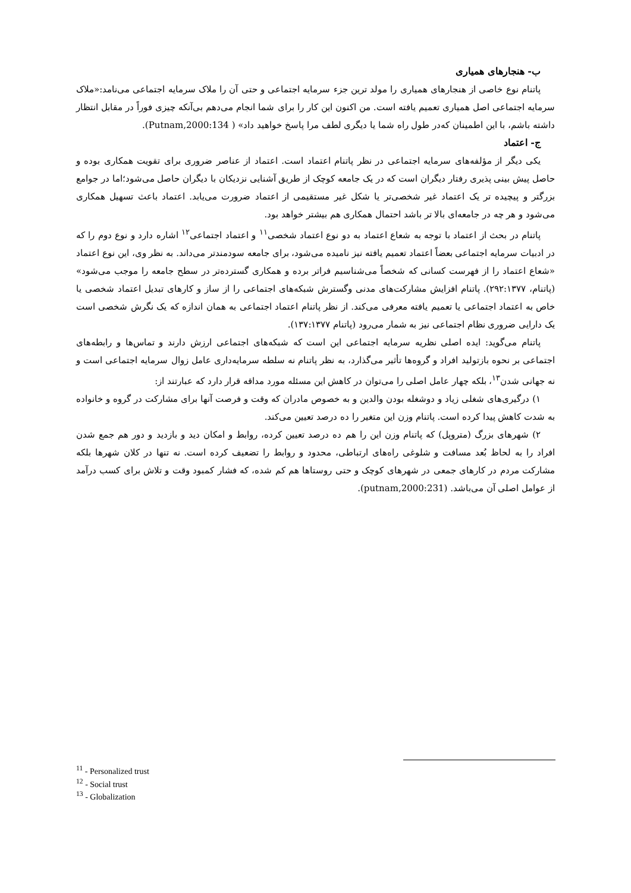ب- هنجارهای همیاری
پاتنام نوع خاصی از هنجارهای همیاری را مولد ترین جزء سرمایه اجتماعی و حتی آن را ملاک سرمایه اجتماعی می‌نامد:«ملاک سرمایه اجتماعی اصل همیاری تعمیم یافته است. من اکنون این کار را برای شما انجام می‌دهم بی‌آنکه چیزی فوراً در مقابل انتظار داشته باشم، با این اطمینان که‌در طول راه شما یا دیگری لطف مرا پاسخ خواهید داد» ( Putnam,2000:134).
ج- اعتماد
یکی دیگر از مؤلفه‌های سرمایه اجتماعی در نظر پاتنام اعتماد است. اعتماد از عناصر ضروری برای تقویت همکاری بوده و حاصل پیش بینی پذیری رفتار دیگران است که در یک جامعه کوچک از طریق آشنایی نزدیکان با دیگران حاصل می‌شود؛اما در جوامع بزرگتر و پیچیده تر یک اعتماد غیر شخصی‌تر یا شکل غیر مستقیمی از اعتماد ضرورت می‌یابد. اعتماد باعث تسهیل همکاری می‌شود و هر چه در جامعه‌ای بالا تر باشد احتمال همکاری هم بیشتر خواهد بود.
پاتنام در بحث از اعتماد با توجه به شعاع اعتماد به دو نوع اعتماد شخصی<sup>۱۱</sup> و اعتماد اجتماعی<sup>۱۲</sup> اشاره دارد و نوع دوم را که در ادبیات سرمایه اجتماعی بعضاً اعتماد تعمیم یافته نیز نامیده می‌شود، برای جامعه سودمندتر می‌داند. به نظر وی، این نوع اعتماد «شعاع اعتماد را از فهرست کسانی که شخصاً می‌شناسیم فراتر برده و همکاری گسترده‌تر در سطح جامعه را موجب می‌شود» (پاتنام، ۲۹۲:۱۳۷۷). پاتنام افزایش مشارکت‌های مدنی وگسترش شبکه‌های اجتماعی را از ساز و کارهای تبدیل اعتماد شخصی یا خاص به اعتماد اجتماعی یا تعمیم یافته معرفی می‌کند. از نظر پاتنام اعتماد اجتماعی به همان اندازه که یک نگرش شخصی است یک دارایی ضروری نظام اجتماعی نیز به شمار می‌رود (پاتنام ۱۳۷:۱۳۷۷).
پاتنام می‌گوید: ایده اصلی نظریه سرمایه اجتماعی این است که شبکه‌های اجتماعی ارزش دارند و تماس‌ها و رابطه‌های اجتماعی بر نحوه بازتولید افراد و گروه‌ها تأثیر می‌گذارد، به نظر پاتنام نه سلطه سرمایه‌داری عامل زوال سرمایه اجتماعی است و نه جهانی شدن<sup>۱۳</sup>، بلکه چهار عامل اصلی را می‌توان در کاهش این مسئله مورد مداقه قرار دارد که عبارتند از:
۱) درگیری‌های شغلی زیاد و دوشغله بودن والدین و به خصوص مادران که وقت و فرصت آنها برای مشارکت در گروه و خانواده به شدت کاهش پیدا کرده است. پاتنام وزن این متغیر را ده درصد تعیین می‌کند.
۲) شهرهای بزرگ (متروپل) که پاتنام وزن این را هم ده درصد تعیین کرده، روابط و امکان دید و بازدید و دور هم جمع شدن افراد را به لحاظ بُعد مسافت و شلوغی راه‌های ارتباطی، محدود و روابط را تضعیف کرده است. نه تنها در کلان شهرها بلکه مشارکت مردم در کارهای جمعی در شهرهای کوچک و حتی روستاها هم کم شده، که فشار کمبود وقت و تلاش برای کسب درآمد از عوامل اصلی آن می‌باشد. (putnam,2000:231).
<sup>11</sup> - Personalized trust
<sup>12</sup> - Social trust
<sup>13</sup> - Globalization